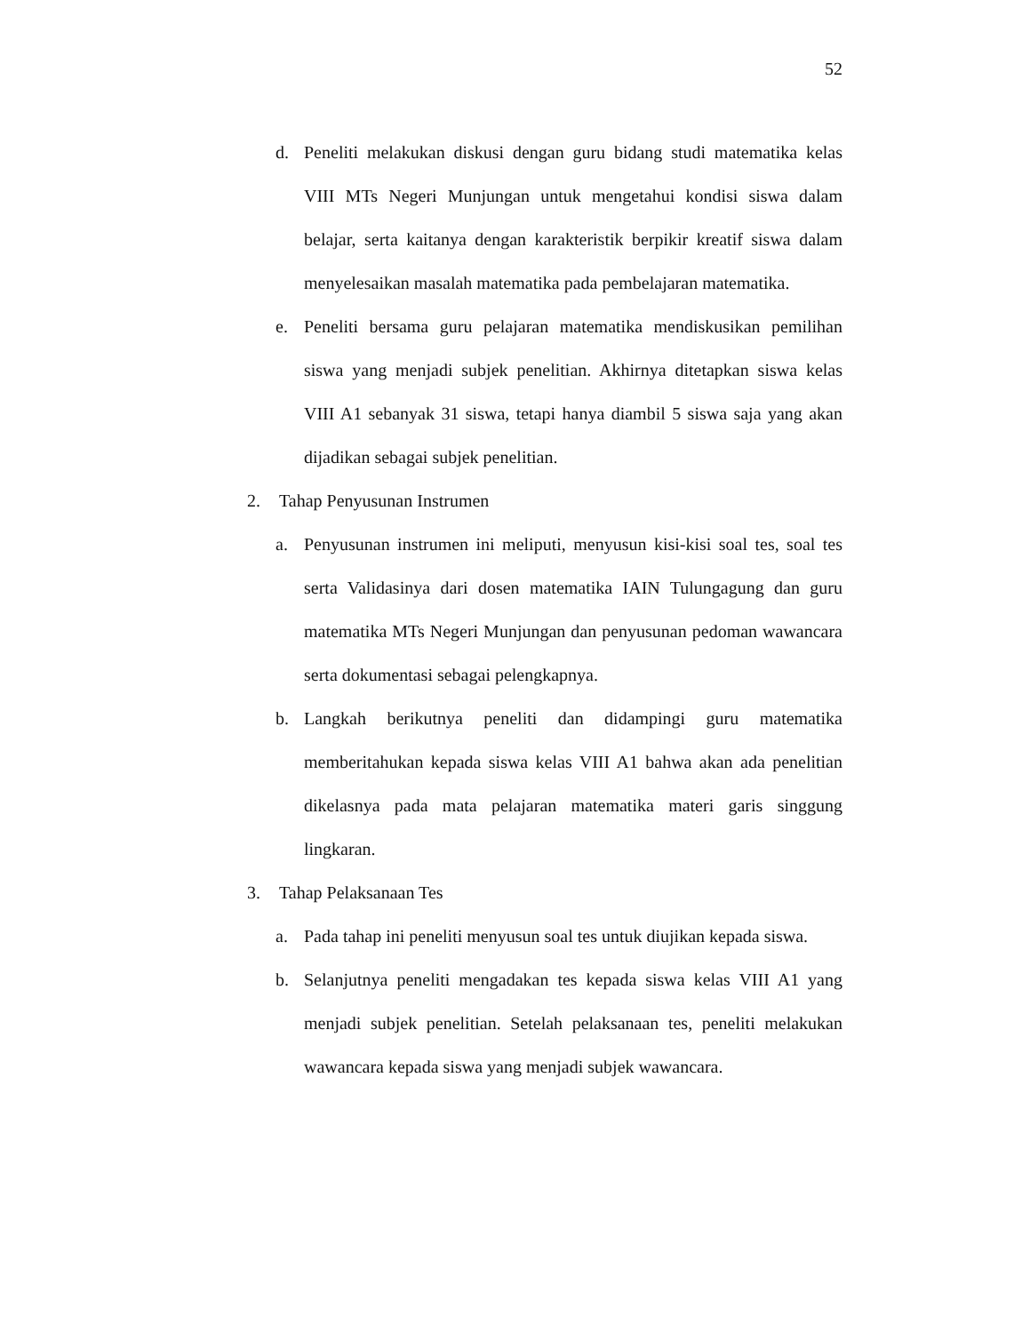52
d. Peneliti melakukan diskusi dengan guru bidang studi matematika kelas VIII MTs Negeri Munjungan untuk mengetahui kondisi siswa dalam belajar, serta kaitanya dengan karakteristik berpikir kreatif siswa dalam menyelesaikan masalah matematika pada pembelajaran matematika.
e. Peneliti bersama guru pelajaran matematika mendiskusikan pemilihan siswa yang menjadi subjek penelitian. Akhirnya ditetapkan siswa kelas VIII A1 sebanyak 31 siswa, tetapi hanya diambil 5 siswa saja yang akan dijadikan sebagai subjek penelitian.
2. Tahap Penyusunan Instrumen
a. Penyusunan instrumen ini meliputi, menyusun kisi-kisi soal tes, soal tes serta Validasinya dari dosen matematika IAIN Tulungagung dan guru matematika MTs Negeri Munjungan dan penyusunan pedoman wawancara serta dokumentasi sebagai pelengkapnya.
b. Langkah berikutnya peneliti dan didampingi guru matematika memberitahukan kepada siswa kelas VIII A1 bahwa akan ada penelitian dikelasnya pada mata pelajaran matematika materi garis singgung lingkaran.
3. Tahap Pelaksanaan Tes
a. Pada tahap ini peneliti menyusun soal tes untuk diujikan kepada siswa.
b. Selanjutnya peneliti mengadakan tes kepada siswa kelas VIII A1 yang menjadi subjek penelitian. Setelah pelaksanaan tes, peneliti melakukan wawancara kepada siswa yang menjadi subjek wawancara.